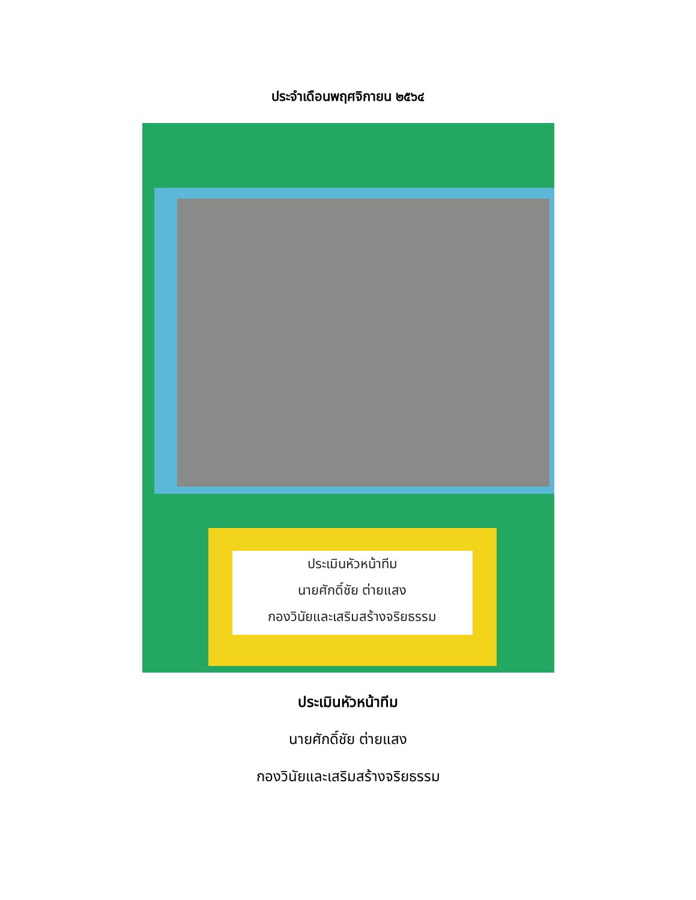ประจำเดือนพฤศจิกายน ๒๕๖๔
ประเมินหัวหน้าทีม
นายศักดิ์ชัย ต่ายแสง
กองวินัยและเสริมสร้างจริยธรรม
ประเมินหัวหน้าทีม
นายศักดิ์ชัย ต่ายแสง
กองวินัยและเสริมสร้างจริยธรรม